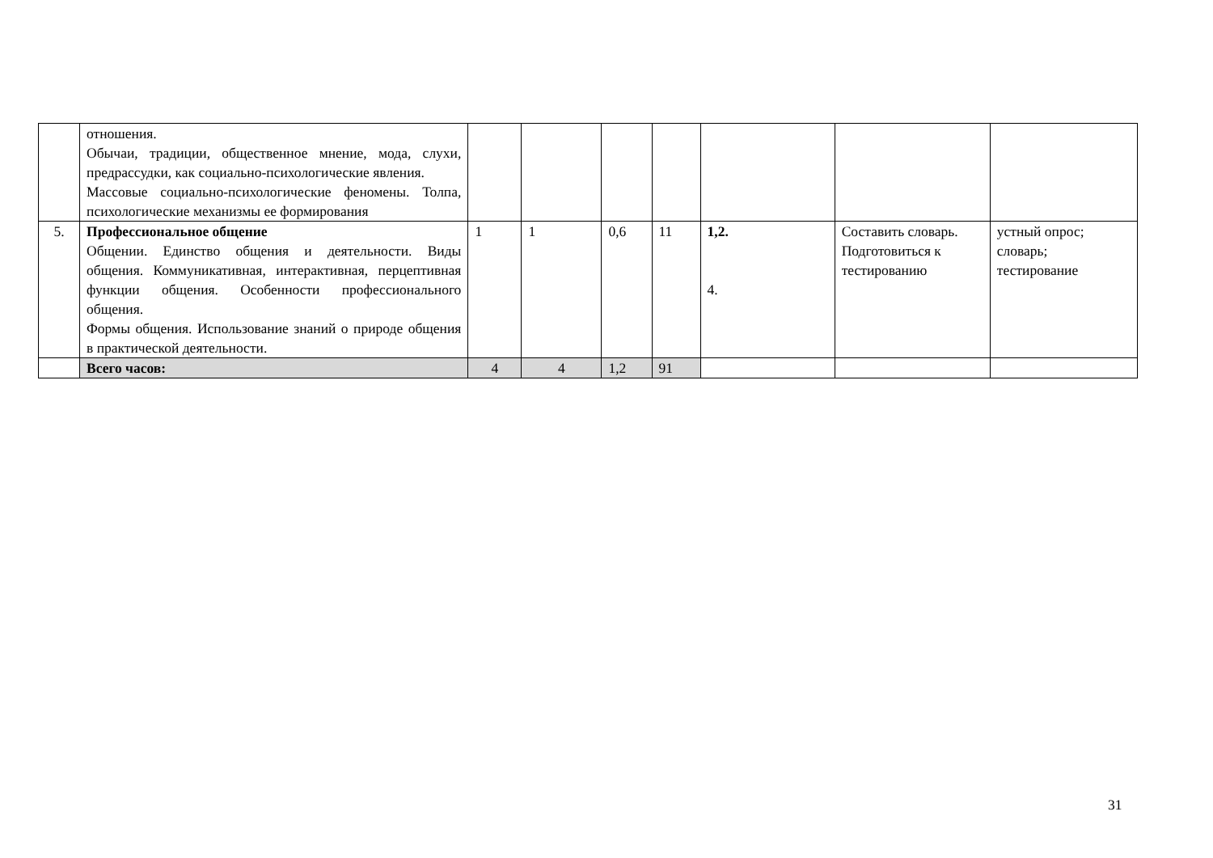| | отношения. Обычаи, традиции, общественное мнение, мода, слухи, предрассудки, как социально-психологические явления. Массовые социально-психологические феномены. Толпа, психологические механизмы ее формирования | | | | | | | |
| 5. | Профессиональное общение Общении. Единство общения и деятельности. Виды общения. Коммуникативная, интерактивная, перцептивная функции общения. Особенности профессионального общения. Формы общения. Использование знаний о природе общения в практической деятельности. | 1 | 1 | 0,6 | 11 | 1,2. 4. | Составить словарь. Подготовиться к тестированию | устный опрос; словарь; тестирование |
| | Всего часов: | 4 | 4 | 1,2 | 91 | | | |
31